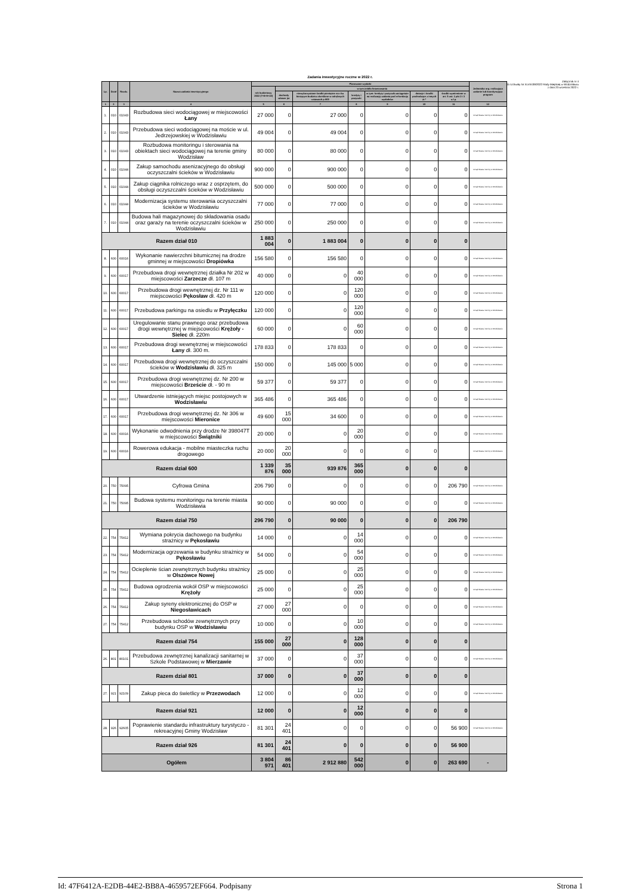Załącznik nr 4
do Uchwały Nr XLVI/439/2022 Rady Miejskiej w Wodzisławiu
z dnia 23 września 2022 r.
Zadania inwestycyjne roczne w 2022 r.
| Lp. | Dział | Rozdz. | Nazwa zadania inwestycyjnego | Planowane wydatki | | | | | | | Jednostka org. realizująca zadanie lub koordynująca program |
| --- | --- | --- | --- | --- | --- | --- | --- | --- | --- | --- | --- |
| | | | | rok budżetowy 2022 (7+8+9+10) | w tym źródła finansowania | | | | | | |
| | | | | | dochody własne jst | niewykorzystane środki pieniężne na r-ku bieżącym budżetu określone w odrębnych ustawach p.905 | kredyty i pożyczki | w tym: kredyty i pożyczki zaciągnięte na realizację zadania pod refundację wydatków | dotacje i środki pochodzące z innych źr.* | środki wymienione w art. 5 ust. 1 pkt 2 i 3 u.f.p. | |
| 1 | 2 | 3 | 4 | 5 | 6 | 7 | 8 | 9 | 10 | 11 | 12 |
| 1. | 010 | 01043 | Rozbudowa sieci wodociągowej w miejscowości Łany | 27 000 | 0 | 27 000 | 0 | 0 | 0 | 0 | Urząd Miasta i Gminy w Wodzisławiu |
| 2. | 010 | 01043 | Przebudowa sieci wodociągowej na moście w ul. Jedrzejowskiej w Wodzisławiu | 49 004 | 0 | 49 004 | 0 | 0 | 0 | 0 | Urząd Miasta i Gminy w Wodzisławiu |
| 3. | 010 | 01043 | Rozbudowa monitoringu i sterowania na obiektach sieci wodociągowej na terenie gminy Wodzisław | 80 000 | 0 | 80 000 | 0 | 0 | 0 | 0 | Urząd Miasta i Gminy w Wodzisławiu |
| 4. | 010 | 01044 | Zakup samochodu asenizacyjnego do obsługi oczyszczalni ścieków w Wodzisławiu | 900 000 | 0 | 900 000 | 0 | 0 | 0 | 0 | Urząd Miasta i Gminy w Wodzisławiu |
| 5. | 010 | 01044 | Zakup ciągnika rolniczego wraz z osprzętem, do obsługi oczyszczalni ścieków w Wodzisławiu | 500 000 | 0 | 500 000 | 0 | 0 | 0 | 0 | Urząd Miasta i Gminy w Wodzisławiu |
| 6. | 010 | 01044 | Modernizacja systemu sterowania oczyszczalni ścieków w Wodzisławiu | 77 000 | 0 | 77 000 | 0 | 0 | 0 | 0 | Urząd Miasta i Gminy w Wodzisławiu |
| 7. | 010 | 01044 | Budowa hali magazynowej do składowania osadu oraz garaży na terenie oczyszczalni ścieków w Wodzisławiu | 250 000 | 0 | 250 000 | 0 | 0 | 0 | 0 | Urząd Miasta i Gminy w Wodzisławiu |
| Razem dział 010 | | | | 1 883 004 | 0 | 1 883 004 | 0 | 0 | 0 | 0 | |
| 8. | 600 | 60016 | Wykonanie nawierzchni bitumicznej na drodze gminnej w miejscowości Dropiówka | 156 580 | 0 | 156 580 | 0 | 0 | 0 | 0 | Urząd Miasta i Gminy w Wodzisławiu |
| 9. | 600 | 60017 | Przebudowa drogi wewnętrznej działka Nr 202 w miejscowości Zarzecze dł. 107 m | 40 000 | 0 | 0 | 40 000 | 0 | 0 | 0 | Urząd Miasta i Gminy w Wodzisławiu |
| 10. | 600 | 60017 | Przebudowa drogi wewnętrznej dz. Nr 111 w miejscowości Pękosław dł. 420 m | 120 000 | 0 | 0 | 120 000 | 0 | 0 | 0 | Urząd Miasta i Gminy w Wodzisławiu |
| 11. | 600 | 60017 | Przebudowa parkingu na osiedlu w Przyłęczku | 120 000 | 0 | 0 | 120 000 | 0 | 0 | 0 | Urząd Miasta i Gminy w Wodzisławiu |
| 12. | 600 | 60017 | Uregulowanie stanu prawnego oraz przebudowa drogi wewnętrznej w miejscowości Krężoły - Sielec dł. 220m | 60 000 | 0 | 0 | 60 000 | 0 | 0 | 0 | Urząd Miasta i Gminy w Wodzisławiu |
| 13. | 600 | 60017 | Przebudowa drogi wewnętrznej w miejscowości Łany dł. 300 m. | 178 833 | 0 | 178 833 | 0 | 0 | 0 | 0 | Urząd Miasta i Gminy w Wodzisławiu |
| 14. | 600 | 60017 | Przebudowa drogi wewnętrznej do oczyszczalni ścieków w Wodzisławiu dł. 325 m | 150 000 | 0 | 145 000 | 5 000 | 0 | 0 | 0 | Urząd Miasta i Gminy w Wodzisławiu |
| 15. | 600 | 60017 | Przebudowa drogi wewnętrznej dz. Nr 200 w miejscowości Brzeście dł. - 90 m | 59 377 | 0 | 59 377 | 0 | 0 | 0 | 0 | Urząd Miasta i Gminy w Wodzisławiu |
| 16. | 600 | 60017 | Utwardzenie istniejących miejsc postojowych w Wodzisławiu | 365 486 | 0 | 365 486 | 0 | 0 | 0 | 0 | Urząd Miasta i Gminy w Wodzisławiu |
| 17. | 600 | 60017 | Przebudowa drogi wewnętrznej dz. Nr 306 w miejscowości Mieronice | 49 600 | 15 000 | 34 600 | 0 | 0 | 0 | 0 | Urząd Miasta i Gminy w Wodzisławiu |
| 18. | 600 | 60016 | Wykonanie odwodnienia przy drodze Nr 398047T w miejscowości Świątniki | 20 000 | 0 | 0 | 20 000 | 0 | 0 | 0 | Urząd Miasta i Gminy w Wodzisławiu |
| 19. | 600 | 60016 | Rowerowa edukacja - mobilne miasteczka ruchu drogowego | 20 000 | 20 000 | 0 | 0 | 0 | 0 | | Urząd Miasta i Gminy w Wodzisławiu |
| Razem dział 600 | | | | 1 339 876 | 35 000 | 939 876 | 365 000 | 0 | 0 | 0 | |
| 20. | 750 | 75095 | Cyfrowa Gmina | 206 790 | 0 | 0 | 0 | 0 | 0 | 206 790 | Urząd Miasta i Gminy w Wodzisławiu |
| 21. | 750 | 75095 | Budowa systemu monitoringu na terenie miasta Wodzisławia | 90 000 | 0 | 90 000 | 0 | 0 | 0 | 0 | Urząd Miasta i Gminy w Wodzisławiu |
| Razem dział 750 | | | | 296 790 | 0 | 90 000 | 0 | 0 | 0 | 206 790 | |
| 22. | 754 | 75412 | Wymiana pokrycia dachowego na budynku strażnicy w Pękosławiu | 14 000 | 0 | 0 | 14 000 | 0 | 0 | 0 | Urząd Miasta i Gminy w Wodzisławiu |
| 23. | 754 | 75412 | Modernizacja ogrzewania w budynku strażnicy w Pękosławiu | 54 000 | 0 | 0 | 54 000 | 0 | 0 | 0 | Urząd Miasta i Gminy w Wodzisławiu |
| 24. | 754 | 75412 | Ocieplenie ścian zewnętrznych budynku strażnicy w Olszówce Nowej | 25 000 | 0 | 0 | 25 000 | 0 | 0 | 0 | Urząd Miasta i Gminy w Wodzisławiu |
| 25. | 754 | 75412 | Budowa ogrodzenia wokół OSP w miejscowości Krężoły | 25 000 | 0 | 0 | 25 000 | 0 | 0 | 0 | Urząd Miasta i Gminy w Wodzisławiu |
| 26. | 754 | 75412 | Zakup syreny elektronicznej do OSP w Niegosławicach | 27 000 | 27 000 | 0 | 0 | 0 | 0 | 0 | Urząd Miasta i Gminy w Wodzisławiu |
| 27. | 754 | 75412 | Przebudowa schodów zewnętrznych przy budynku OSP w Wodzisławiu | 10 000 | 0 | 0 | 10 000 | 0 | 0 | 0 | Urząd Miasta i Gminy w Wodzisławiu |
| Razem dział 754 | | | | 155 000 | 27 000 | 0 | 128 000 | 0 | 0 | 0 | |
| 26. | 801 | 80101 | Przebudowa zewnętrznej kanalizacji sanitarnej w Szkole Podstawowej w Mierzawie | 37 000 | 0 | 0 | 37 000 | 0 | 0 | 0 | Urząd Miasta i Gminy w Wodzisławiu |
| Razem dział 801 | | | | 37 000 | 0 | 0 | 37 000 | 0 | 0 | 0 | |
| 27. | 921 | 92109 | Zakup pieca do świetlicy w Przezwodach | 12 000 | 0 | 0 | 12 000 | 0 | 0 | 0 | Urząd Miasta i Gminy w Wodzisławiu |
| Razem dział 921 | | | | 12 000 | 0 | 0 | 12 000 | 0 | 0 | 0 | |
| 28. | 926 | 92605 | Poprawienie standardu infrastruktury turystyczo -rekreacyjnej Gminy Wodzisław | 81 301 | 24 401 | 0 | 0 | 0 | 0 | 56 900 | Urząd Miasta i Gminy w Wodzisławiu |
| Razem dział 926 | | | | 81 301 | 24 401 | 0 | 0 | 0 | 0 | 56 900 | |
| Ogółem | | | | 3 804 971 | 86 401 | 2 912 880 | 542 000 | 0 | 0 | 263 690 | - |
Id: 47F6412A-E2DB-44E2-BB8A-4659572EF664. Podpisany Strona 1